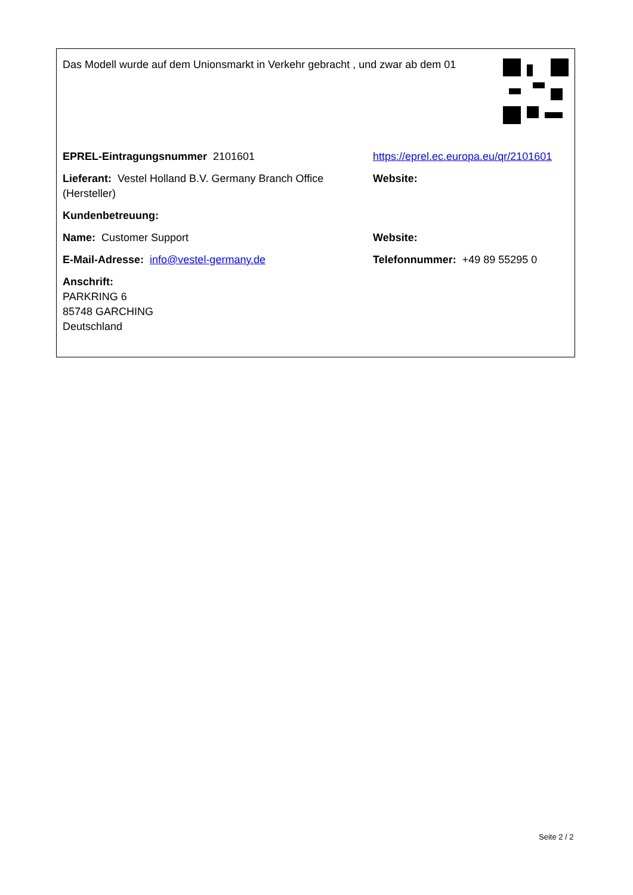Das Modell wurde auf dem Unionsmarkt in Verkehr gebracht , und zwar ab dem 01
EPREL-Eintragungsnummer 2101601 https://eprel.ec.europa.eu/qr/2101601
Lieferant: Vestel Holland B.V. Germany Branch Office (Hersteller)
Website:
Kundenbetreuung:
Name: Customer Support Website:
E-Mail-Adresse: info@vestel-germany.de Telefonnummer: +49 89 55295 0
Anschrift:
PARKRING 6
85748 GARCHING
Deutschland
Seite 2 / 2